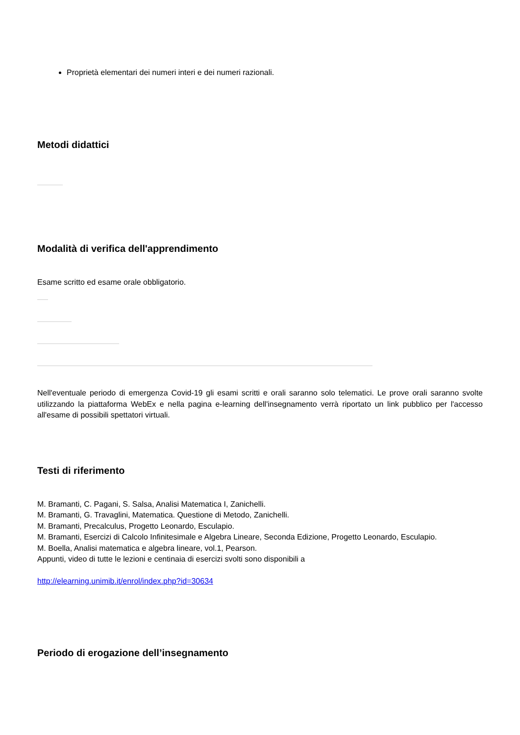Proprietà elementari dei numeri interi e dei numeri razionali.
Metodi didattici
Modalità di verifica dell'apprendimento
Esame scritto ed esame orale obbligatorio.
Nell'eventuale periodo di emergenza Covid-19 gli esami scritti e orali saranno solo telematici. Le prove orali saranno svolte utilizzando la piattaforma WebEx e nella pagina e-learning dell'insegnamento verrà riportato un link pubblico per l'accesso all'esame di possibili spettatori virtuali.
Testi di riferimento
M. Bramanti, C. Pagani, S. Salsa, Analisi Matematica I, Zanichelli.
M. Bramanti, G. Travaglini, Matematica. Questione di Metodo, Zanichelli.
M. Bramanti, Precalculus, Progetto Leonardo, Esculapio.
M. Bramanti, Esercizi di Calcolo Infinitesimale e Algebra Lineare, Seconda Edizione, Progetto Leonardo, Esculapio.
M. Boella, Analisi matematica e algebra lineare, vol.1, Pearson.
Appunti, video di tutte le lezioni e centinaia di esercizi svolti sono disponibili a
http://elearning.unimib.it/enrol/index.php?id=30634
Periodo di erogazione dell’insegnamento